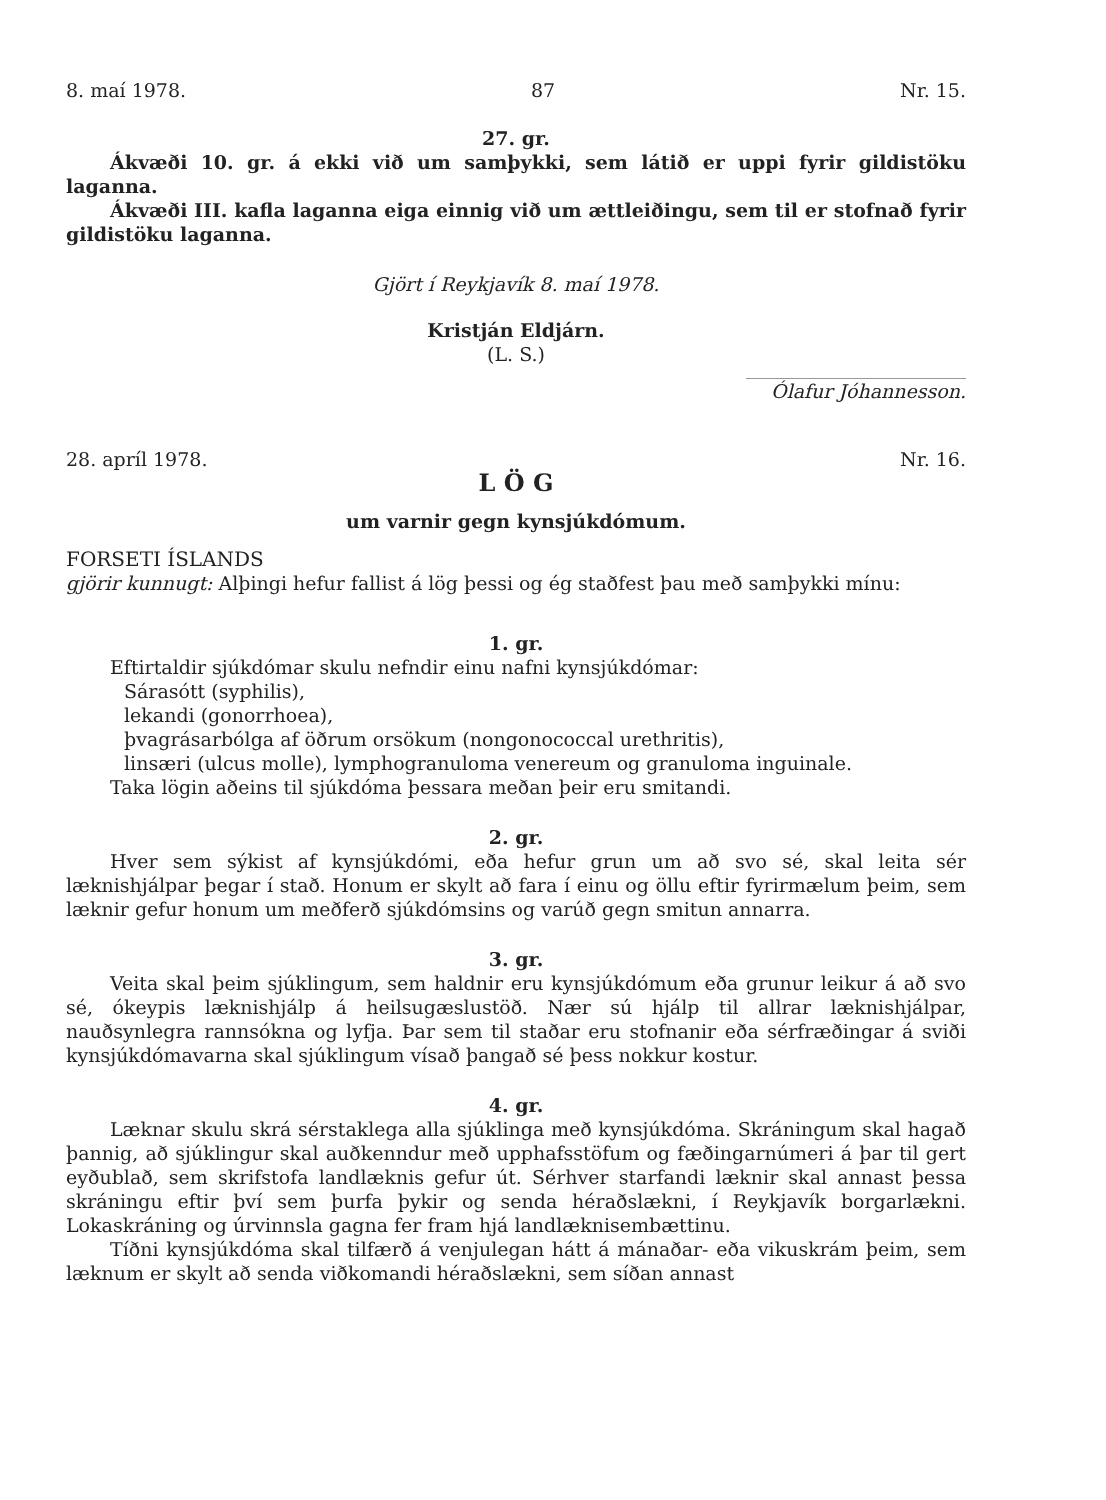8. maí 1978. 87 Nr. 15.
27. gr.
Ákvæði 10. gr. á ekki við um samþykki, sem látið er uppi fyrir gildistöku laganna.
Ákvæði III. kafla laganna eiga einnig við um ættleiðingu, sem til er stofnað fyrir gildistöku laganna.
Gjört í Reykjavík 8. maí 1978.
Kristján Eldjárn.
(L. S.)
Ólafur Jóhannesson.
28. apríl 1978. Nr. 16.
L Ö G
um varnir gegn kynsjúkdómum.
FORSETI ÍSLANDS
gjörir kunnugt: Alþingi hefur fallist á lög þessi og ég staðfest þau með samþykki mínu:
1. gr.
Eftirtaldir sjúkdómar skulu nefndir einu nafni kynsjúkdómar:
Sárasótt (syphilis),
lekandi (gonorrhoea),
þvagrásarbólga af öðrum orsökum (nongonococcal urethritis),
linsæri (ulcus molle), lymphogranuloma venereum og granuloma inguinale.
Taka lögin aðeins til sjúkdóma þessara meðan þeir eru smitandi.
2. gr.
Hver sem sýkist af kynsjúkdómi, eða hefur grun um að svo sé, skal leita sér læknishjálpar þegar í stað. Honum er skylt að fara í einu og öllu eftir fyrirmælum þeim, sem læknir gefur honum um meðferð sjúkdómsins og varúð gegn smitun annarra.
3. gr.
Veita skal þeim sjúklingum, sem haldnir eru kynsjúkdómum eða grunur leikur á að svo sé, ókeypis læknishjálp á heilsugæslustöð. Nær sú hjálp til allrar læknishjálpar, nauðsynlegra rannsókna og lyfja. Þar sem til staðar eru stofnanir eða sérfræðingar á sviði kynsjúkdómavarna skal sjúklingum vísað þangað sé þess nokkur kostur.
4. gr.
Læknar skulu skrá sérstaklega alla sjúklinga með kynsjúkdóma. Skráningum skal hagað þannig, að sjúklingur skal auðkenndur með upphafsstöfum og fæðingarnúmeri á þar til gert eyðublað, sem skrifstofa landlæknis gefur út. Sérhver starfandi læknir skal annast þessa skráningu eftir því sem þurfa þykir og senda héraðslækni, í Reykjavík borgarlækni. Lokaskráning og úrvinnsla gagna fer fram hjá landlæknisembættinu.
Tíðni kynsjúkdóma skal tilfærð á venjulegan hátt á mánaðar- eða vikuskrám þeim, sem læknum er skylt að senda viðkomandi héraðslækni, sem síðan annast